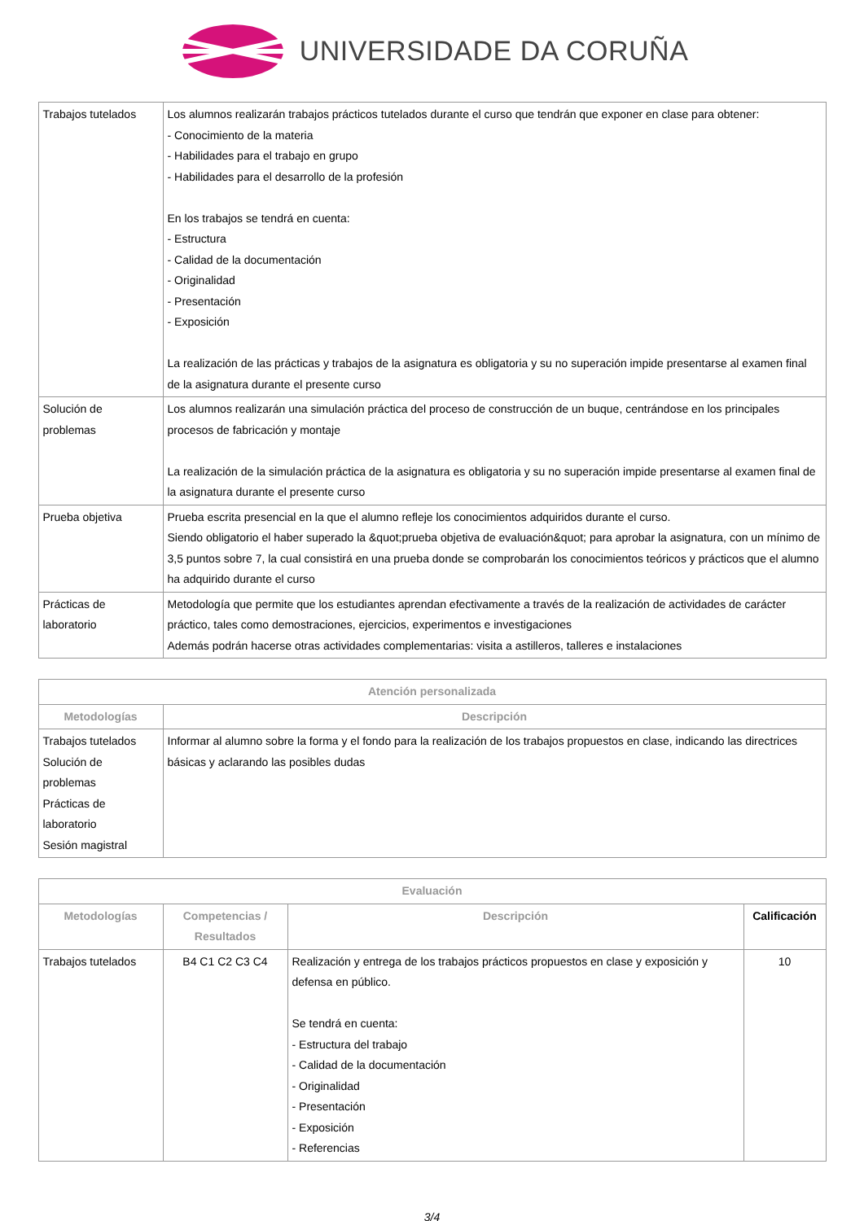UNIVERSIDADE DA CORUÑA
| Trabajos tutelados | Los alumnos realizarán trabajos prácticos tutelados durante el curso que tendrán que exponer en clase para obtener: - Conocimiento de la materia - Habilidades para el trabajo en grupo - Habilidades para el desarrollo de la profesión En los trabajos se tendrá en cuenta: - Estructura - Calidad de la documentación - Originalidad - Presentación - Exposición La realización de las prácticas y trabajos de la asignatura es obligatoria y su no superación impide presentarse al examen final de la asignatura durante el presente curso |
| Solución de problemas | Los alumnos realizarán una simulación práctica del proceso de construcción de un buque, centrándose en los principales procesos de fabricación y montaje La realización de la simulación práctica de la asignatura es obligatoria y su no superación impide presentarse al examen final de la asignatura durante el presente curso |
| Prueba objetiva | Prueba escrita presencial en la que el alumno refleje los conocimientos adquiridos durante el curso. Siendo obligatorio el haber superado la &quot;prueba objetiva de evaluación&quot; para aprobar la asignatura, con un mínimo de 3,5 puntos sobre 7, la cual consistirá en una prueba donde se comprobarán los conocimientos teóricos y prácticos que el alumno ha adquirido durante el curso |
| Prácticas de laboratorio | Metodología que permite que los estudiantes aprendan efectivamente a través de la realización de actividades de carácter práctico, tales como demostraciones, ejercicios, experimentos e investigaciones Además podrán hacerse otras actividades complementarias: visita a astilleros, talleres e instalaciones |
| Atención personalizada | |
| --- | --- |
| Metodologías | Descripción |
| Trabajos tutelados Solución de problemas Prácticas de laboratorio Sesión magistral | Informar al alumno sobre la forma y el fondo para la realización de los trabajos propuestos en clase, indicando las directrices básicas y aclarando las posibles dudas |
| Evaluación | | | |
| --- | --- | --- | --- |
| Metodologías | Competencias / Resultados | Descripción | Calificación |
| Trabajos tutelados | B4 C1 C2 C3 C4 | Realización y entrega de los trabajos prácticos propuestos en clase y exposición y defensa en público. Se tendrá en cuenta: - Estructura del trabajo - Calidad de la documentación - Originalidad - Presentación - Exposición - Referencias | 10 |
3/4